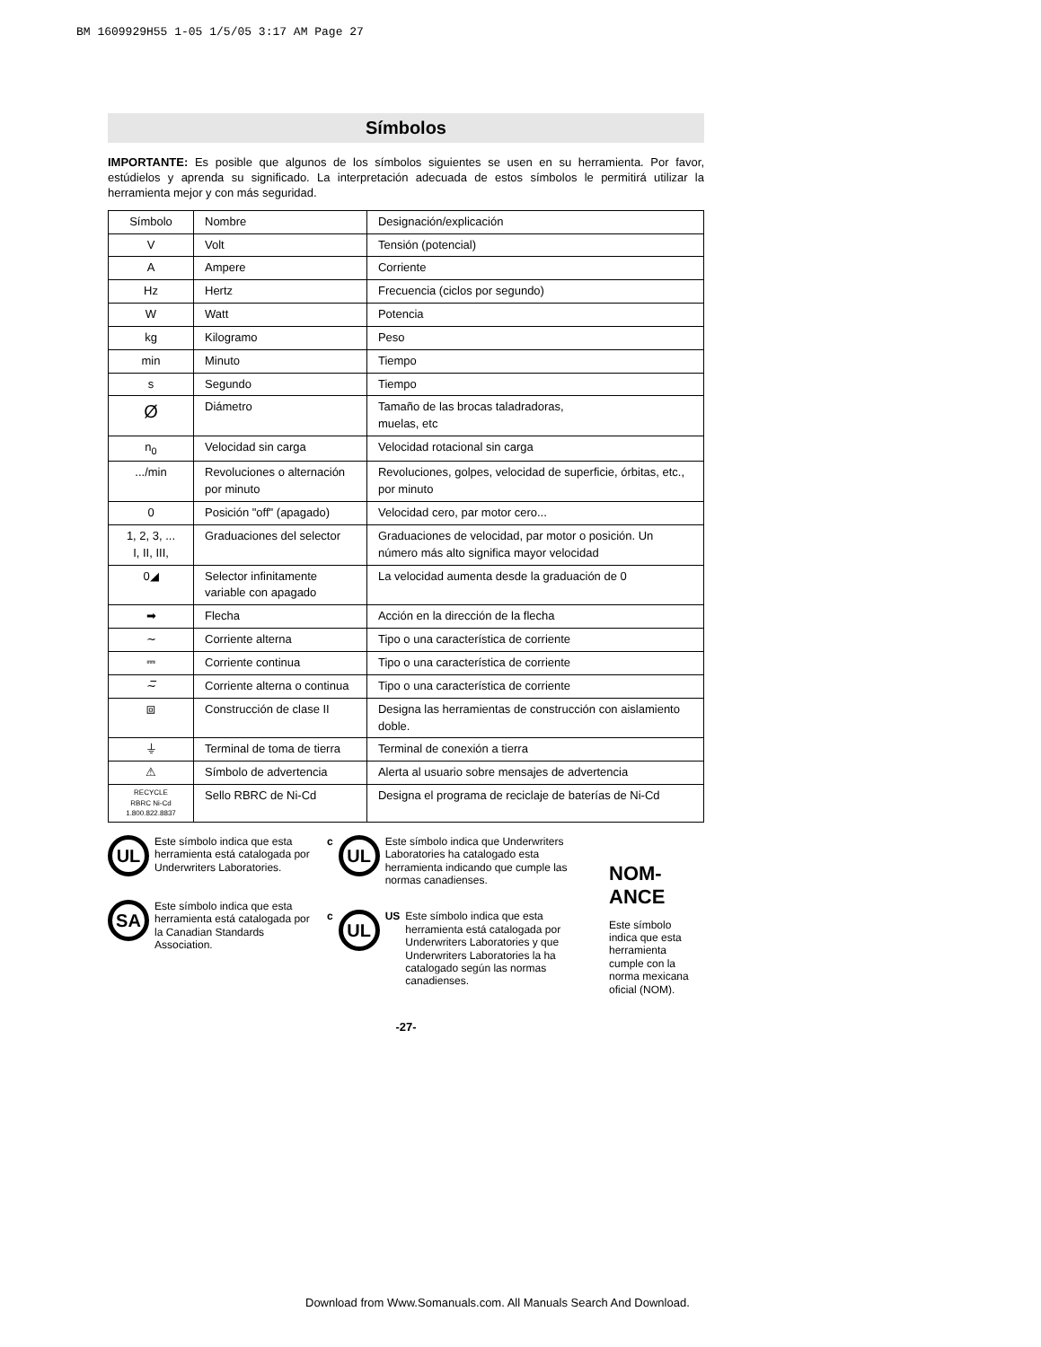BM 1609929H55 1-05 1/5/05 3:17 AM Page 27
Símbolos
IMPORTANTE: Es posible que algunos de los símbolos siguientes se usen en su herramienta. Por favor, estúdielos y aprenda su significado. La interpretación adecuada de estos símbolos le permitirá utilizar la herramienta mejor y con más seguridad.
| Símbolo | Nombre | Designación/explicación |
| V | Volt | Tensión (potencial) |
| A | Ampere | Corriente |
| Hz | Hertz | Frecuencia (ciclos por segundo) |
| W | Watt | Potencia |
| kg | Kilogramo | Peso |
| min | Minuto | Tiempo |
| s | Segundo | Tiempo |
| Ø | Diámetro | Tamaño de las brocas taladradoras, muelas, etc |
| n<sub>0</sub> | Velocidad sin carga | Velocidad rotacional sin carga |
| .../min | Revoluciones o alternación por minuto | Revoluciones, golpes, velocidad de superficie, órbitas, etc., por minuto |
| 0 | Posición "off" (apagado) | Velocidad cero, par motor cero... |
| 1, 2, 3, ... I, II, III, | Graduaciones del selector | Graduaciones de velocidad, par motor o posición. Un número más alto significa mayor velocidad |
| 0◢ | Selector infinitamente variable con apagado | La velocidad aumenta desde la graduación de 0 |
| ➡ | Flecha | Acción en la dirección de la flecha |
| ∼ | Corriente alterna | Tipo o una característica de corriente |
| ⎓ | Corriente continua | Tipo o una característica de corriente |
| ∼̅ | Corriente alterna o continua | Tipo o una característica de corriente |
| ⧈ | Construcción de clase II | Designa las herramientas de construcción con aislamiento doble. |
| ⏚ | Terminal de toma de tierra | Terminal de conexión a tierra |
| ⚠ | Símbolo de advertencia | Alerta al usuario sobre mensajes de advertencia |
| RECYCLE RBRC Ni-Cd 1.800.822.8837 | Sello RBRC de Ni-Cd | Designa el programa de reciclaje de baterías de Ni-Cd |
UL
Este símbolo indica que esta herramienta está catalogada por Underwriters Laboratories.
SA
Este símbolo indica que esta herramienta está catalogada por la Canadian Standards Association.
c
UL
Este símbolo indica que Underwriters Laboratories ha catalogado esta herramienta indicando que cumple las normas canadienses.
c
UL
US Este símbolo indica que esta herramienta está catalogada por Underwriters Laboratories y que Underwriters Laboratories la ha catalogado según las normas canadienses.
NOM-ANCE
Este símbolo indica que esta herramienta cumple con la norma mexicana oficial (NOM).
-27-
Download from Www.Somanuals.com. All Manuals Search And Download.